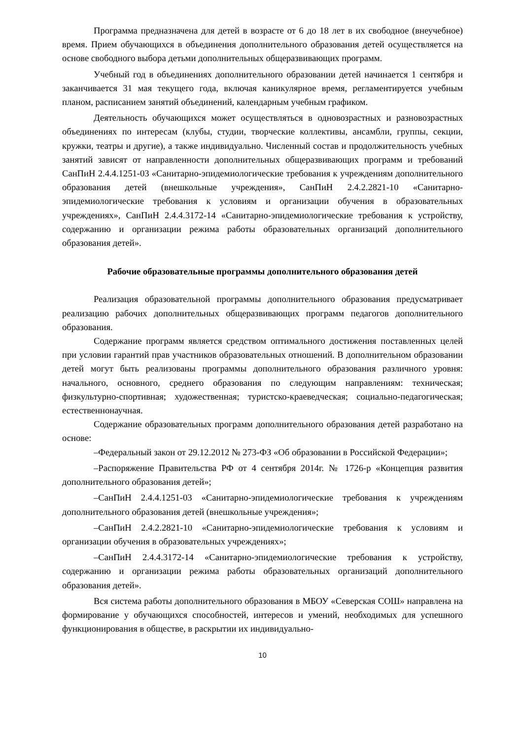Программа предназначена для детей в возрасте от 6 до 18 лет в их свободное (внеучебное) время. Прием обучающихся в объединения дополнительного образования детей осуществляется на основе свободного выбора детьми дополнительных общеразвивающих программ.
Учебный год в объединениях дополнительного образовании детей начинается 1 сентября и заканчивается 31 мая текущего года, включая каникулярное время, регламентируется учебным планом, расписанием занятий объединений, календарным учебным графиком.
Деятельность обучающихся может осуществляться в одновозрастных и разновозрастных объединениях по интересам (клубы, студии, творческие коллективы, ансамбли, группы, секции, кружки, театры и другие), а также индивидуально. Численный состав и продолжительность учебных занятий зависят от направленности дополнительных общеразвивающих программ и требований СанПиН 2.4.4.1251-03 «Санитарно-эпидемиологические требования к учреждениям дополнительного образования детей (внешкольные учреждения», СанПиН 2.4.2.2821-10 «Санитарно-эпидемиологические требования к условиям и организации обучения в образовательных учреждениях», СанПиН 2.4.4.3172-14 «Санитарно-эпидемиологические требования к устройству, содержанию и организации режима работы образовательных организаций дополнительного образования детей».
Рабочие образовательные программы дополнительного образования детей
Реализация образовательной программы дополнительного образования предусматривает реализацию рабочих дополнительных общеразвивающих программ педагогов дополнительного образования.
Содержание программ является средством оптимального достижения поставленных целей при условии гарантий прав участников образовательных отношений. В дополнительном образовании детей могут быть реализованы программы дополнительного образования различного уровня: начального, основного, среднего образования по следующим направлениям: техническая; физкультурно-спортивная; художественная; туристско-краеведческая; социально-педагогическая; естественнонаучная.
Содержание образовательных программ дополнительного образования детей разработано на основе:
–Федеральный закон от 29.12.2012 № 273-ФЗ «Об образовании в Российской Федерации»;
–Распоряжение Правительства РФ от 4 сентября 2014г. № 1726-р «Концепция развития дополнительного образования детей»;
–СанПиН 2.4.4.1251-03 «Санитарно-эпидемиологические требования к учреждениям дополнительного образования детей (внешкольные учреждения»;
–СанПиН 2.4.2.2821-10 «Санитарно-эпидемиологические требования к условиям и организации обучения в образовательных учреждениях»;
–СанПиН 2.4.4.3172-14 «Санитарно-эпидемиологические требования к устройству, содержанию и организации режима работы образовательных организаций дополнительного образования детей».
Вся система работы дополнительного образования в МБОУ «Северская СОШ» направлена на формирование у обучающихся способностей, интересов и умений, необходимых для успешного функционирования в обществе, в раскрытии их индивидуально-
10